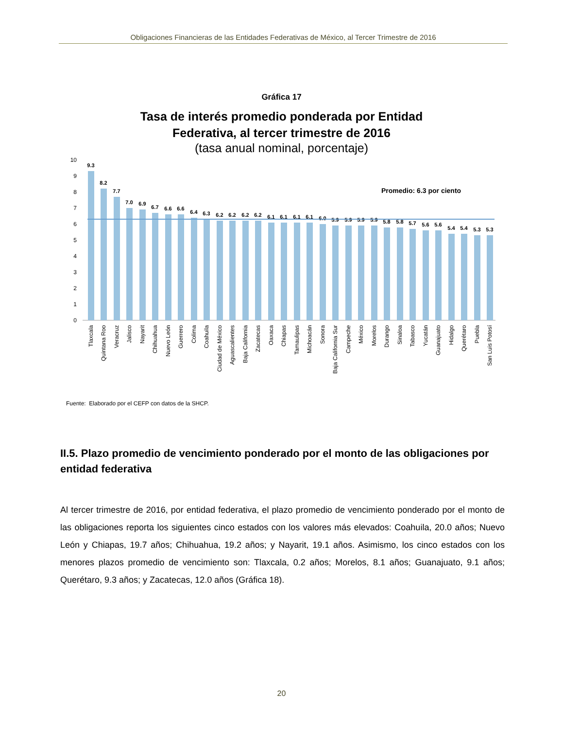Obligaciones Financieras de las Entidades Federativas de México, al Tercer Trimestre de 2016
Gráfica 17
Tasa de interés promedio ponderada por Entidad
Federativa, al tercer trimestre de 2016
(tasa anual nominal, porcentaje)
10
9
8
7
6
5
4
3
2
1
0
Promedio: 6.3 por ciento
9.3
8.2
7.7
7.0
6.9
6.7
6.6
6.6
6.4
6.3
6.2
6.2
6.2
6.2
6.1
6.1
6.1
6.1
6.0
5.9
5.9
5.9
5.9
5.8
5.8
5.7
5.6
5.6
5.4
5.4
5.3
5.3
Tlaxcala
Quintana Roo
Veracruz
Jalisco
Nayarit
Chihuahua
Nuevo León
Guerrero
Colima
Coahuila
Ciudad de México
Aguascalientes
Baja California
Zacatecas
Oaxaca
Chiapas
Tamaulipas
Michoacán
Sonora
Baja California Sur
Campeche
México
Morelos
Durango
Sinaloa
Tabasco
Yucatán
Guanajuato
Hidalgo
Querétaro
Puebla
San Luis Potosí
Fuente: Elaborado por el CEFP con datos de la SHCP.
II.5. Plazo promedio de vencimiento ponderado por el monto de las obligaciones por entidad federativa
Al tercer trimestre de 2016, por entidad federativa, el plazo promedio de vencimiento ponderado por el monto de las obligaciones reporta los siguientes cinco estados con los valores más elevados: Coahuila, 20.0 años; Nuevo León y Chiapas, 19.7 años; Chihuahua, 19.2 años; y Nayarit, 19.1 años. Asimismo, los cinco estados con los menores plazos promedio de vencimiento son: Tlaxcala, 0.2 años; Morelos, 8.1 años; Guanajuato, 9.1 años; Querétaro, 9.3 años; y Zacatecas, 12.0 años (Gráfica 18).
20